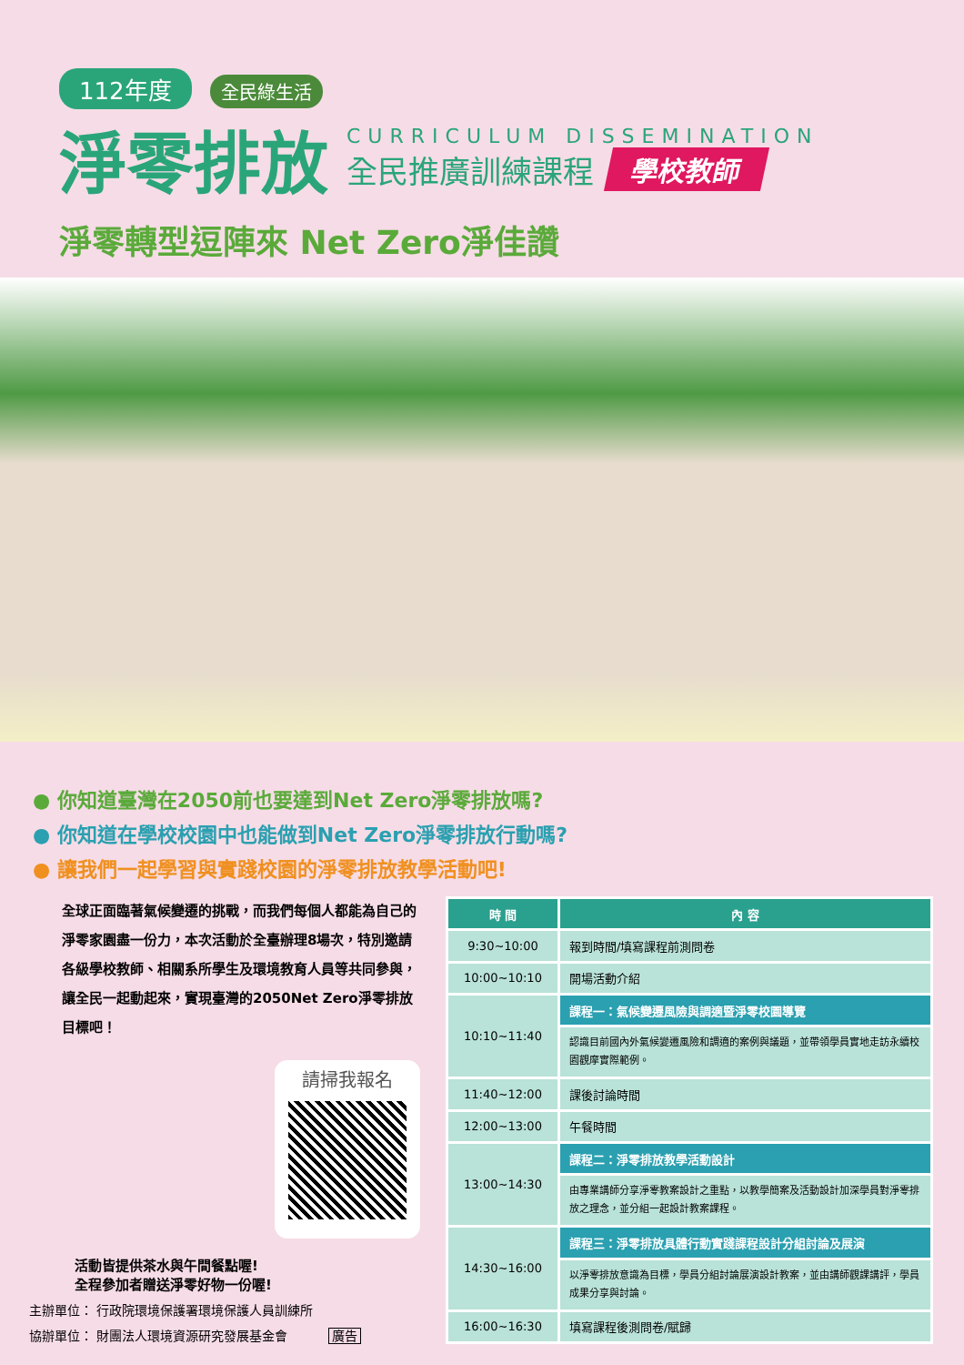112年度 全民綠生活
淨零排放
CURRICULUM DISSEMINATION
全民推廣訓練課程 學校教師
淨零轉型逗陣來 Net Zero淨佳讚
● 你知道臺灣在2050前也要達到Net Zero淨零排放嗎?
● 你知道在學校校園中也能做到Net Zero淨零排放行動嗎?
● 讓我們一起學習與實踐校園的淨零排放教學活動吧!
全球正面臨著氣候變遷的挑戰，而我們每個人都能為自己的淨零家園盡一份力，本次活動於全臺辦理8場次，特別邀請各級學校教師、相關系所學生及環境教育人員等共同參與，讓全民一起動起來，實現臺灣的2050Net Zero淨零排放目標吧！
請掃我報名
活動皆提供茶水與午間餐點喔!
全程參加者贈送淨零好物一份喔!
主辦單位： 行政院環境保護署環境保護人員訓練所
協辦單位： 財團法人環境資源研究發展基金會 廣告
| 時 間 | 內 容 |
| --- | --- |
| 9:30~10:00 | 報到時間/填寫課程前測問卷 |
| 10:00~10:10 | 開場活動介紹 |
| 10:10~11:40 | 課程一：氣候變遷風險與調適暨淨零校園導覽 |
| | 認識目前國內外氣候變遷風險和調適的案例與議題，並帶領學員實地走訪永續校園觀摩實際範例。 |
| 11:40~12:00 | 課後討論時間 |
| 12:00~13:00 | 午餐時間 |
| 13:00~14:30 | 課程二：淨零排放教學活動設計 |
| | 由專業講師分享淨零教案設計之重點，以教學簡案及活動設計加深學員對淨零排放之理念，並分組一起設計教案課程。 |
| 14:30~16:00 | 課程三：淨零排放具體行動實踐課程設計分組討論及展演 |
| | 以淨零排放意識為目標，學員分組討論展演設計教案，並由講師觀課講評，學員成果分享與討論。 |
| 16:00~16:30 | 填寫課程後測問卷/賦歸 |